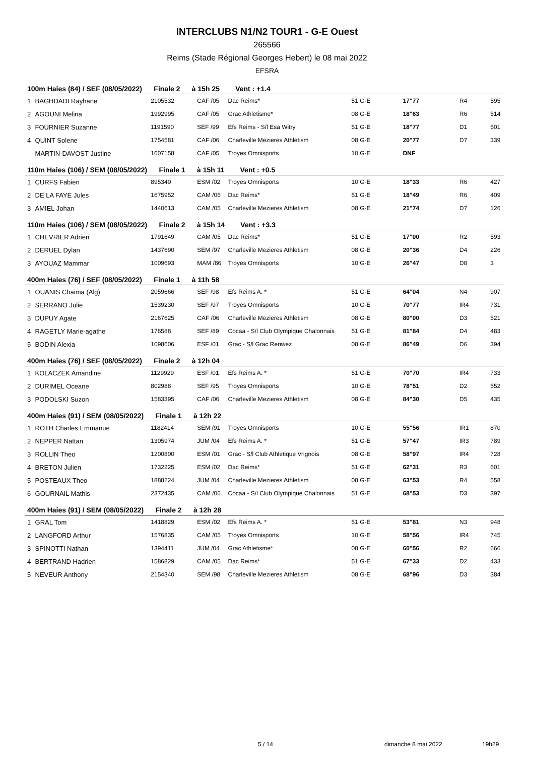INTERCLUBS N1/N2 TOUR1 - G-E Ouest
265566
Reims (Stade Régional Georges Hebert) le 08 mai 2022
EFSRA
| 100m Haies (84) / SEF (08/05/2022) Finale 2 à 15h 25 Vent : +1.4 | | | | | | | | |
| 1 | BAGHDADI Rayhane | 2105532 | CAF /05 | Dac Reims* | 51 G-E | 17"77 | R4 | 595 |
| 2 | AGOUNI Melina | 1992995 | CAF /05 | Grac Athletisme* | 08 G-E | 18"63 | R6 | 514 |
| 3 | FOURNIER Suzanne | 1191590 | SEF /99 | Efs Reims - S/l Esa Witry | 51 G-E | 18"77 | D1 | 501 |
| 4 | QUINT Solene | 1754581 | CAF /06 | Charleville Mezieres Athletism | 08 G-E | 20"77 | D7 | 339 |
| | MARTIN-DAVOST Justine | 1607158 | CAF /05 | Troyes Omnisports | 10 G-E | DNF | | |
| 110m Haies (106) / SEM (08/05/2022) Finale 1 à 15h 11 Vent : +0.5 | | | | | | | | |
| 1 | CURFS Fabien | 895340 | ESM /02 | Troyes Omnisports | 10 G-E | 18"33 | R6 | 427 |
| 2 | DE LA FAYE Jules | 1675952 | CAM /06 | Dac Reims* | 51 G-E | 18"49 | R6 | 409 |
| 3 | AMIEL Johan | 1440613 | CAM /05 | Charleville Mezieres Athletism | 08 G-E | 21"74 | D7 | 126 |
| 110m Haies (106) / SEM (08/05/2022) Finale 2 à 15h 14 Vent : +3.3 | | | | | | | | |
| 1 | CHEVRIER Adrien | 1791649 | CAM /05 | Dac Reims* | 51 G-E | 17"00 | R2 | 593 |
| 2 | DERUEL Dylan | 1437690 | SEM /97 | Charleville Mezieres Athletism | 08 G-E | 20"36 | D4 | 226 |
| 3 | AYOUAZ Mammar | 1009693 | MAM /86 | Troyes Omnisports | 10 G-E | 26"47 | D8 | 3 |
| 400m Haies (76) / SEF (08/05/2022) Finale 1 à 11h 58 | | | | | | | | |
| 1 | OUANIS Chaima (Alg) | 2059666 | SEF /98 | Efs Reims A. * | 51 G-E | 64"04 | N4 | 907 |
| 2 | SERRANO Julie | 1539230 | SEF /97 | Troyes Omnisports | 10 G-E | 70"77 | IR4 | 731 |
| 3 | DUPUY Agate | 2167625 | CAF /06 | Charleville Mezieres Athletism | 08 G-E | 80"00 | D3 | 521 |
| 4 | RAGETLY Marie-agathe | 176588 | SEF /89 | Cocaa - S/l Club Olympique Chalonnais | 51 G-E | 81"84 | D4 | 483 |
| 5 | BODIN Alexia | 1098606 | ESF /01 | Grac - S/l Grac Renwez | 08 G-E | 86"49 | D6 | 394 |
| 400m Haies (76) / SEF (08/05/2022) Finale 2 à 12h 04 | | | | | | | | |
| 1 | KOLACZEK Amandine | 1129929 | ESF /01 | Efs Reims A. * | 51 G-E | 70"70 | IR4 | 733 |
| 2 | DURIMEL Oceane | 802988 | SEF /95 | Troyes Omnisports | 10 G-E | 78"51 | D2 | 552 |
| 3 | PODOLSKI Suzon | 1583395 | CAF /06 | Charleville Mezieres Athletism | 08 G-E | 84"30 | D5 | 435 |
| 400m Haies (91) / SEM (08/05/2022) Finale 1 à 12h 22 | | | | | | | | |
| 1 | ROTH Charles Emmanue | 1182414 | SEM /91 | Troyes Omnisports | 10 G-E | 55"56 | IR1 | 870 |
| 2 | NEPPER Nattan | 1305974 | JUM /04 | Efs Reims A. * | 51 G-E | 57"47 | IR3 | 789 |
| 3 | ROLLIN Theo | 1200800 | ESM /01 | Grac - S/l Club Athletique Vrignois | 08 G-E | 58"97 | IR4 | 728 |
| 4 | BRETON Julien | 1732225 | ESM /02 | Dac Reims* | 51 G-E | 62"31 | R3 | 601 |
| 5 | POSTEAUX Theo | 1888224 | JUM /04 | Charleville Mezieres Athletism | 08 G-E | 63"53 | R4 | 558 |
| 6 | GOURNAIL Mathis | 2372435 | CAM /06 | Cocaa - S/l Club Olympique Chalonnais | 51 G-E | 68"53 | D3 | 397 |
| 400m Haies (91) / SEM (08/05/2022) Finale 2 à 12h 28 | | | | | | | | |
| 1 | GRAL Tom | 1418829 | ESM /02 | Efs Reims A. * | 51 G-E | 53"81 | N3 | 948 |
| 2 | LANGFORD Arthur | 1576835 | CAM /05 | Troyes Omnisports | 10 G-E | 58"56 | IR4 | 745 |
| 3 | SPINOTTI Nathan | 1394411 | JUM /04 | Grac Athletisme* | 08 G-E | 60"56 | R2 | 666 |
| 4 | BERTRAND Hadrien | 1586829 | CAM /05 | Dac Reims* | 51 G-E | 67"33 | D2 | 433 |
| 5 | NEVEUR Anthony | 2154340 | SEM /98 | Charleville Mezieres Athletism | 08 G-E | 68"96 | D3 | 384 |
5 / 14 dimanche 8 mai 2022 19h29